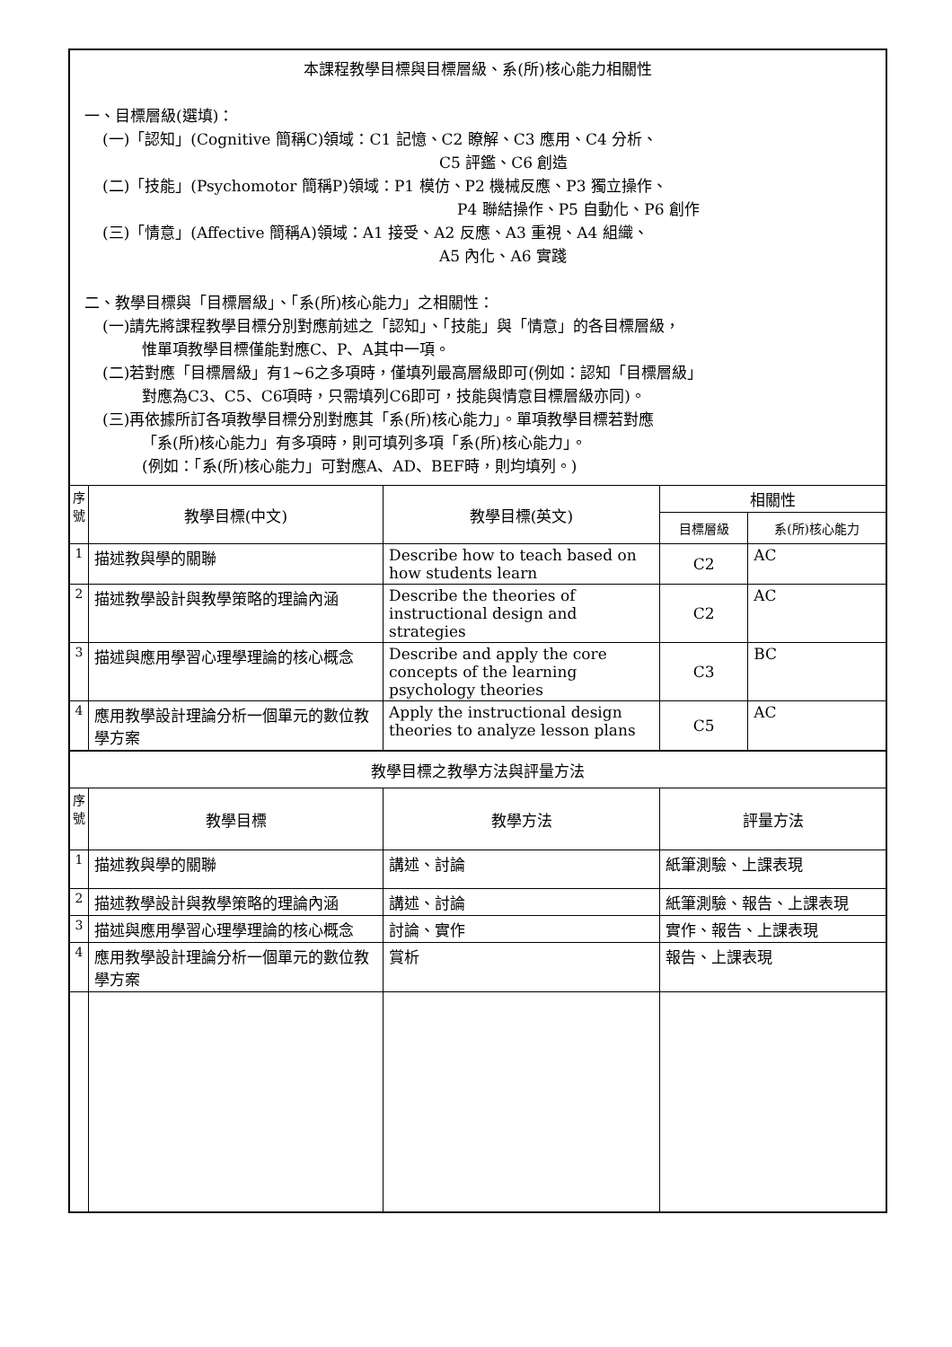| 本課程教學目標與目標層級、系(所)核心能力相關性 一、目標層級(選填)： (一)「認知」(Cognitive 簡稱C)領域：C1 記憶、C2 瞭解、C3 應用、C4 分析、 C5 評鑑、C6 創造 (二)「技能」(Psychomotor 簡稱P)領域：P1 模仿、P2 機械反應、P3 獨立操作、 P4 聯結操作、P5 自動化、P6 創作 (三)「情意」(Affective 簡稱A)領域：A1 接受、A2 反應、A3 重視、A4 組織、 A5 內化、A6 實踐 二、教學目標與「目標層級」、「系(所)核心能力」之相關性： (一)請先將課程教學目標分別對應前述之「認知」、「技能」與「情意」的各目標層級， 惟單項教學目標僅能對應C、P、A其中一項。 (二)若對應「目標層級」有1~6之多項時，僅填列最高層級即可(例如：認知「目標層級」 對應為C3、C5、C6項時，只需填列C6即可，技能與情意目標層級亦同)。 (三)再依據所訂各項教學目標分別對應其「系(所)核心能力」。單項教學目標若對應 「系(所)核心能力」有多項時，則可填列多項「系(所)核心能力」。 (例如：「系(所)核心能力」可對應A、AD、BEF時，則均填列。) | | | | |
| 序 號 | 教學目標(中文) | 教學目標(英文) | 相關性 | |
| | | | 目標層級 | 系(所)核心能力 |
| 1 | 描述教與學的關聯 | Describe how to teach based on how students learn | C2 | AC |
| 2 | 描述教學設計與教學策略的理論內涵 | Describe the theories of instructional design and strategies | C2 | AC |
| 3 | 描述與應用學習心理學理論的核心概念 | Describe and apply the core concepts of the learning psychology theories | C3 | BC |
| 4 | 應用教學設計理論分析一個單元的數位教學方案 | Apply the instructional design theories to analyze lesson plans | C5 | AC |
| 教學目標之教學方法與評量方法 | | | | |
| 序 號 | 教學目標 | 教學方法 | 評量方法 | |
| 1 | 描述教與學的關聯 | 講述、討論 | 紙筆測驗、上課表現 | |
| 2 | 描述教學設計與教學策略的理論內涵 | 講述、討論 | 紙筆測驗、報告、上課表現 | |
| 3 | 描述與應用學習心理學理論的核心概念 | 討論、實作 | 實作、報告、上課表現 | |
| 4 | 應用教學設計理論分析一個單元的數位教學方案 | 賞析 | 報告、上課表現 | |